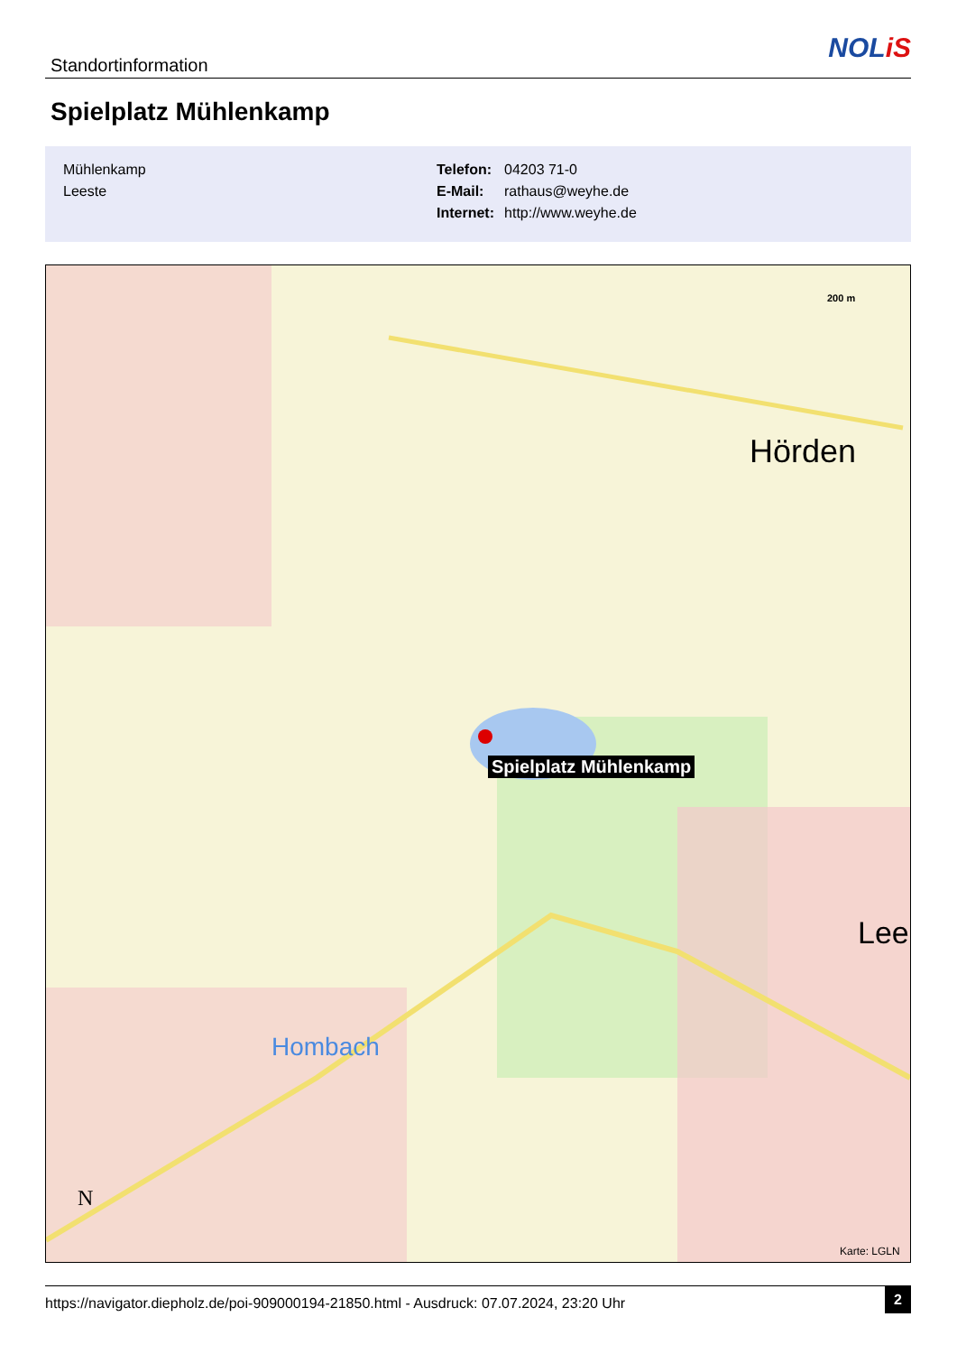Standortinformation
NOLiS
Spielplatz Mühlenkamp
| Mühlenkamp |
| Leeste |
| Telefon: | 04203 71-0 |
| E-Mail: | rathaus@weyhe.de |
| Internet: | http://www.weyhe.de |
Hörden
Lee
Hombach
200 m
N
Spielplatz Mühlenkamp
Karte: LGLN
https://navigator.diepholz.de/poi-909000194-21850.html - Ausdruck: 07.07.2024, 23:20 Uhr
2